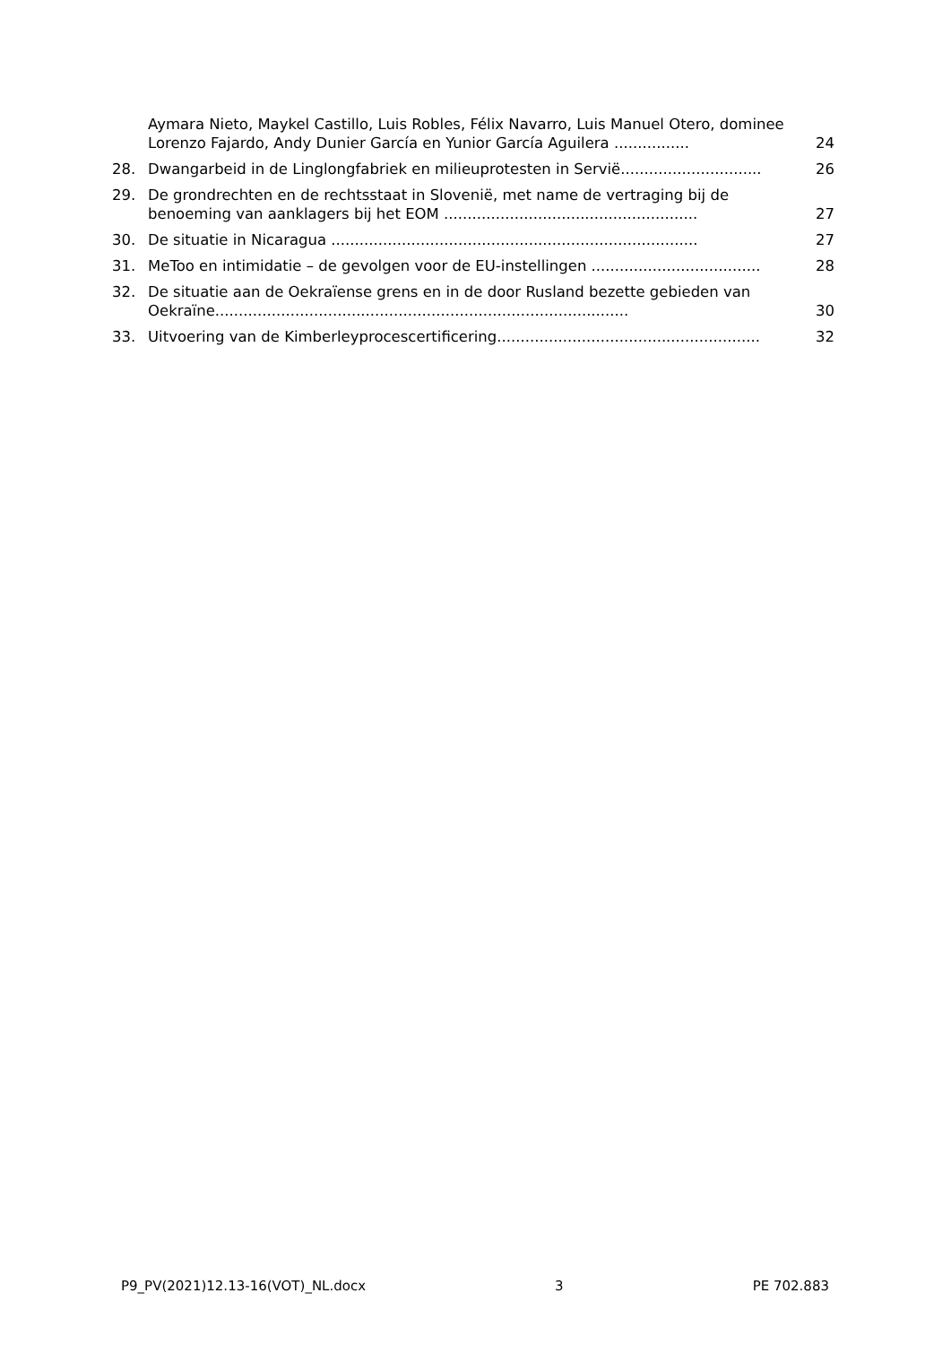Aymara Nieto, Maykel Castillo, Luis Robles, Félix Navarro, Luis Manuel Otero, dominee Lorenzo Fajardo, Andy Dunier García en Yunior García Aguilera ................ 24
28. Dwangarbeid in de Linglongfabriek en milieuprotesten in Servië.............................. 26
29. De grondrechten en de rechtsstaat in Slovenië, met name de vertraging bij de benoeming van aanklagers bij het EOM ...................................................... 27
30. De situatie in Nicaragua .............................................................................. 27
31. MeToo en intimidatie – de gevolgen voor de EU-instellingen .................................... 28
32. De situatie aan de Oekraïense grens en in de door Rusland bezette gebieden van Oekraïne........................................................................................ 30
33. Uitvoering van de Kimberleyprocescertificering........................................................ 32
P9_PV(2021)12.13-16(VOT)_NL.docx 3 PE 702.883